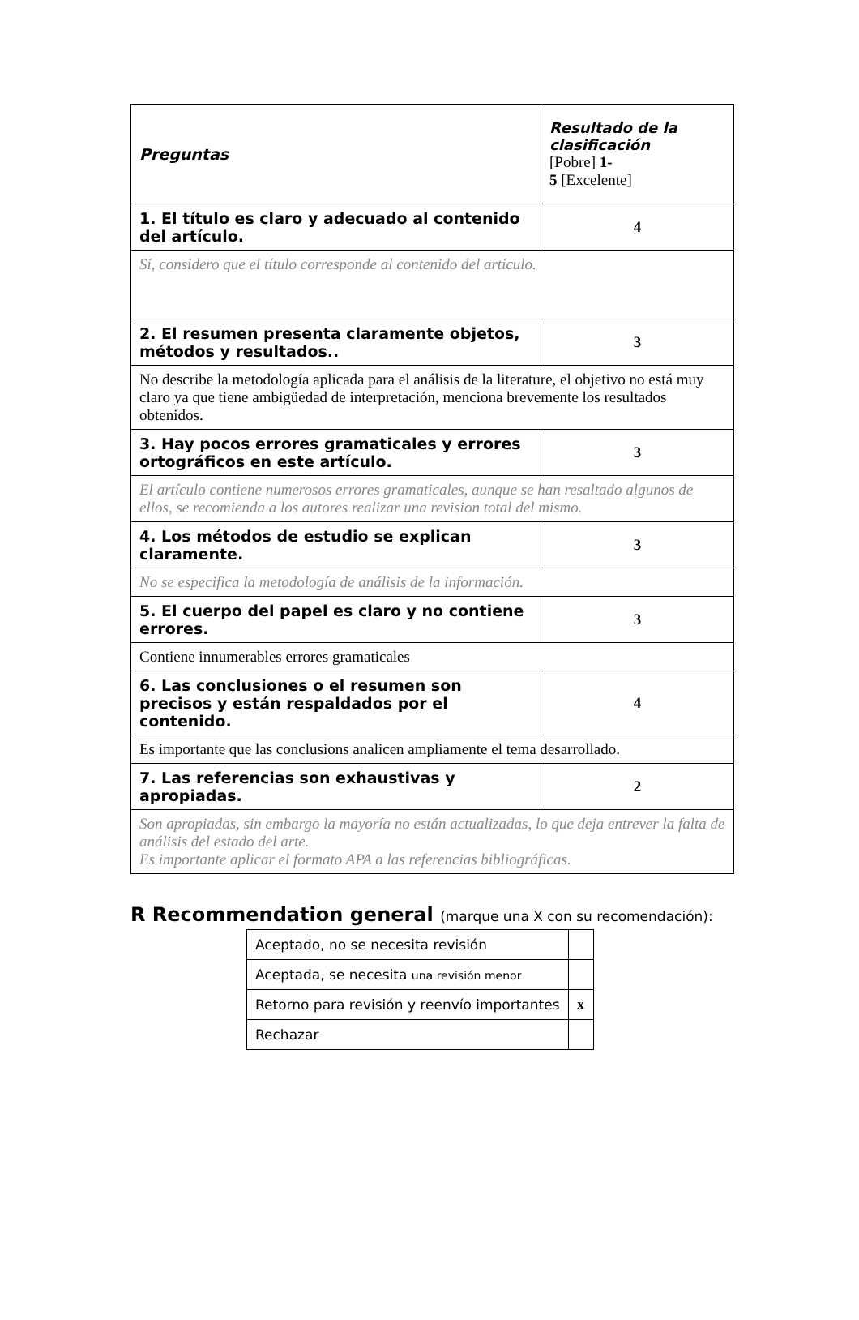| Preguntas | Resultado de la clasificación [Pobre] 1- 5 [Excelente] |
| 1. El título es claro y adecuado al contenido del artículo. | 4 |
| Sí, considero que el título corresponde al contenido del artículo. | |
| 2. El resumen presenta claramente objetos, métodos y resultados.. | 3 |
| No describe la metodología aplicada para el análisis de la literature, el objetivo no está muy claro ya que tiene ambigüedad de interpretación, menciona brevemente los resultados obtenidos. | |
| 3. Hay pocos errores gramaticales y errores ortográficos en este artículo. | 3 |
| El artículo contiene numerosos errores gramaticales, aunque se han resaltado algunos de ellos, se recomienda a los autores realizar una revision total del mismo. | |
| 4. Los métodos de estudio se explican claramente. | 3 |
| No se especifica la metodología de análisis de la información. | |
| 5. El cuerpo del papel es claro y no contiene errores. | 3 |
| Contiene innumerables errores gramaticales | |
| 6. Las conclusiones o el resumen son precisos y están respaldados por el contenido. | 4 |
| Es importante que las conclusions analicen ampliamente el tema desarrollado. | |
| 7. Las referencias son exhaustivas y apropiadas. | 2 |
| Son apropiadas, sin embargo la mayoría no están actualizadas, lo que deja entrever la falta de análisis del estado del arte. Es importante aplicar el formato APA a las referencias bibliográficas. | |
R Recommendation general (marque una X con su recomendación):
| Aceptado, no se necesita revisión | |
| Aceptada, se necesita una revisión menor | |
| Retorno para revisión y reenvío importantes | x |
| Rechazar | |